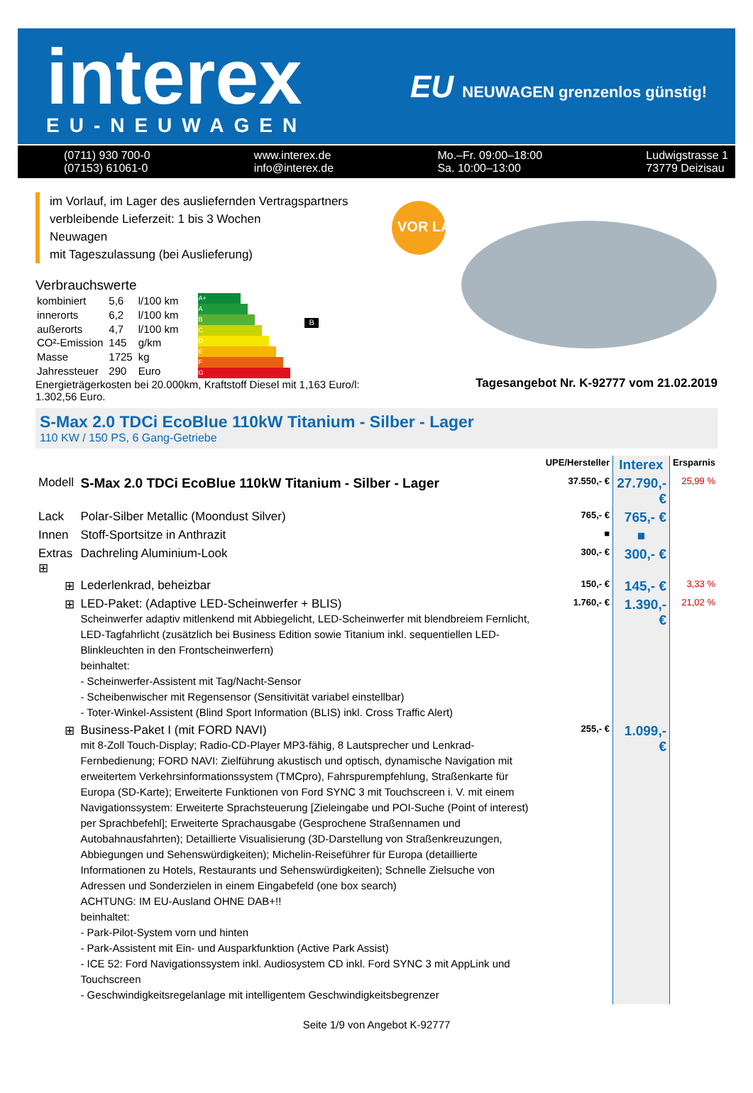interex
EU-NEUWAGEN
EU NEUWAGEN grenzenlos günstig!
(0711) 930 700-0
(07153) 61061-0
www.interex.de
info@interex.de
Mo.–Fr. 09:00–18:00
Sa. 10:00–13:00
Ludwigstrasse 1
73779 Deizisau
im Vorlauf, im Lager des ausliefernden Vertragspartners
verbleibende Lieferzeit: 1 bis 3 Wochen
Neuwagen
mit Tageszulassung (bei Auslieferung)
Verbrauchswerte
| kombiniert | 5,6 | l/100 km |
| innerorts | 6,2 | l/100 km |
| außerorts | 4,7 | l/100 km |
| CO²-Emission | 145 | g/km |
| Masse | 1725 | kg |
| Jahressteuer | 290 | Euro |
A+
A
B
C
D
E
F
G
B
Energieträgerkosten bei 20.000km, Kraftstoff Diesel mit 1,163 Euro/l: 1.302,56 Euro.
VOR LAUF
Tagesangebot Nr. K-92777 vom 21.02.2019
S-Max 2.0 TDCi EcoBlue 110kW Titanium - Silber - Lager
110 KW / 150 PS, 6 Gang-Getriebe
| | | UPE/Hersteller | Interex | Ersparnis |
| Modell | S-Max 2.0 TDCi EcoBlue 110kW Titanium - Silber - Lager | 37.550,- € | 27.790,- € | 25,99 % |
| Lack | Polar-Silber Metallic (Moondust Silver) | 765,- € | 765,- € | |
| Innen | Stoff-Sportsitze in Anthrazit | ■ | ■ | |
| Extras ⊞ | Dachreling Aluminium-Look | 300,- € | 300,- € | |
| ⊞ | Lederlenkrad, beheizbar | 150,- € | 145,- € | 3,33 % |
| ⊞ | LED-Paket: (Adaptive LED-Scheinwerfer + BLIS) Scheinwerfer adaptiv mitlenkend mit Abbiegelicht, LED-Scheinwerfer mit blendbreiem Fernlicht, LED-Tagfahrlicht (zusätzlich bei Business Edition sowie Titanium inkl. sequentiellen LED-Blinkleuchten in den Frontscheinwerfern) beinhaltet: - Scheinwerfer-Assistent mit Tag/Nacht-Sensor - Scheibenwischer mit Regensensor (Sensitivität variabel einstellbar) - Toter-Winkel-Assistent (Blind Sport Information (BLIS) inkl. Cross Traffic Alert) | 1.760,- € | 1.390,- € | 21,02 % |
| ⊞ | Business-Paket I (mit FORD NAVI) mit 8-Zoll Touch-Display; Radio-CD-Player MP3-fähig, 8 Lautsprecher und Lenkrad-Fernbedienung; FORD NAVI: Zielführung akustisch und optisch, dynamische Navigation mit erweitertem Verkehrsinformationssystem (TMCpro), Fahrspurempfehlung, Straßenkarte für Europa (SD-Karte); Erweiterte Funktionen von Ford SYNC 3 mit Touchscreen i. V. mit einem Navigationssystem: Erweiterte Sprachsteuerung [Zieleingabe und POI-Suche (Point of interest) per Sprachbefehl]; Erweiterte Sprachausgabe (Gesprochene Straßennamen und Autobahnausfahrten); Detaillierte Visualisierung (3D-Darstellung von Straßenkreuzungen, Abbiegungen und Sehenswürdigkeiten); Michelin-Reiseführer für Europa (detaillierte Informationen zu Hotels, Restaurants und Sehenswürdigkeiten); Schnelle Zielsuche von Adressen und Sonderzielen in einem Eingabefeld (one box search) ACHTUNG: IM EU-Ausland OHNE DAB+!! beinhaltet: - Park-Pilot-System vorn und hinten - Park-Assistent mit Ein- und Ausparkfunktion (Active Park Assist) - ICE 52: Ford Navigationssystem inkl. Audiosystem CD inkl. Ford SYNC 3 mit AppLink und Touchscreen - Geschwindigkeitsregelanlage mit intelligentem Geschwindigkeitsbegrenzer | 255,- € | 1.099,- € | |
Seite 1/9 von Angebot K-92777